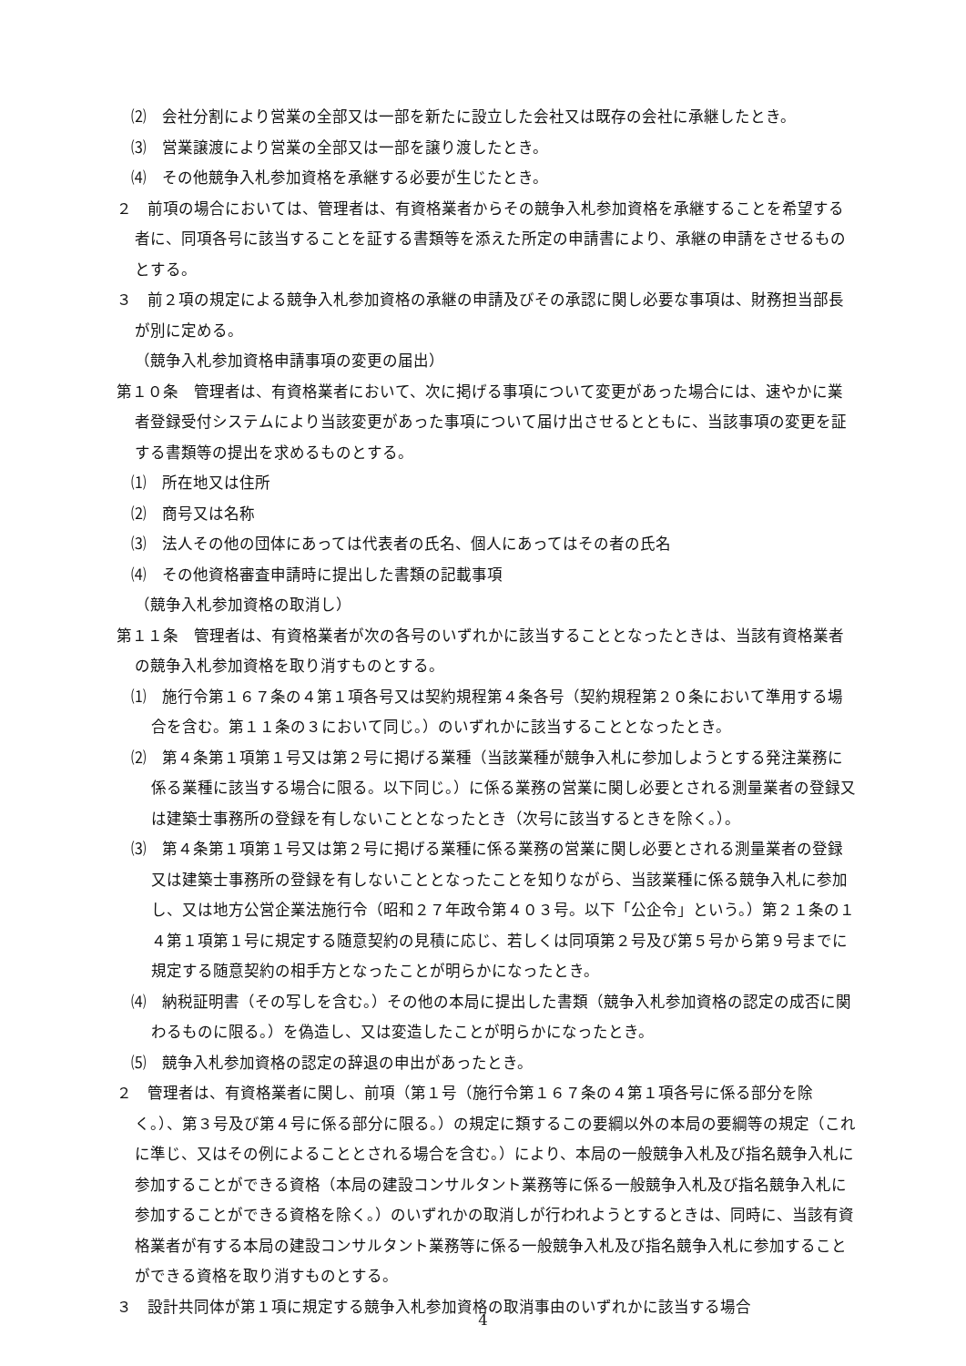⑵　会社分割により営業の全部又は一部を新たに設立した会社又は既存の会社に承継したとき。
⑶　営業譲渡により営業の全部又は一部を譲り渡したとき。
⑷　その他競争入札参加資格を承継する必要が生じたとき。
２　前項の場合においては、管理者は、有資格業者からその競争入札参加資格を承継することを希望する者に、同項各号に該当することを証する書類等を添えた所定の申請書により、承継の申請をさせるものとする。
３　前２項の規定による競争入札参加資格の承継の申請及びその承認に関し必要な事項は、財務担当部長が別に定める。
（競争入札参加資格申請事項の変更の届出）
第１０条　管理者は、有資格業者において、次に掲げる事項について変更があった場合には、速やかに業者登録受付システムにより当該変更があった事項について届け出させるとともに、当該事項の変更を証する書類等の提出を求めるものとする。
⑴　所在地又は住所
⑵　商号又は名称
⑶　法人その他の団体にあっては代表者の氏名、個人にあってはその者の氏名
⑷　その他資格審査申請時に提出した書類の記載事項
（競争入札参加資格の取消し）
第１１条　管理者は、有資格業者が次の各号のいずれかに該当することとなったときは、当該有資格業者の競争入札参加資格を取り消すものとする。
⑴　施行令第１６７条の４第１項各号又は契約規程第４条各号（契約規程第２０条において準用する場合を含む。第１１条の３において同じ。）のいずれかに該当することとなったとき。
⑵　第４条第１項第１号又は第２号に掲げる業種（当該業種が競争入札に参加しようとする発注業務に係る業種に該当する場合に限る。以下同じ。）に係る業務の営業に関し必要とされる測量業者の登録又は建築士事務所の登録を有しないこととなったとき（次号に該当するときを除く。）。
⑶　第４条第１項第１号又は第２号に掲げる業種に係る業務の営業に関し必要とされる測量業者の登録又は建築士事務所の登録を有しないこととなったことを知りながら、当該業種に係る競争入札に参加し、又は地方公営企業法施行令（昭和２７年政令第４０３号。以下「公企令」という。）第２１条の１４第１項第１号に規定する随意契約の見積に応じ、若しくは同項第２号及び第５号から第９号までに規定する随意契約の相手方となったことが明らかになったとき。
⑷　納税証明書（その写しを含む。）その他の本局に提出した書類（競争入札参加資格の認定の成否に関わるものに限る。）を偽造し、又は変造したことが明らかになったとき。
⑸　競争入札参加資格の認定の辞退の申出があったとき。
２　管理者は、有資格業者に関し、前項（第１号（施行令第１６７条の４第１項各号に係る部分を除く。）、第３号及び第４号に係る部分に限る。）の規定に類するこの要綱以外の本局の要綱等の規定（これに準じ、又はその例によることとされる場合を含む。）により、本局の一般競争入札及び指名競争入札に参加することができる資格（本局の建設コンサルタント業務等に係る一般競争入札及び指名競争入札に参加することができる資格を除く。）のいずれかの取消しが行われようとするときは、同時に、当該有資格業者が有する本局の建設コンサルタント業務等に係る一般競争入札及び指名競争入札に参加することができる資格を取り消すものとする。
３　設計共同体が第１項に規定する競争入札参加資格の取消事由のいずれかに該当する場合
4